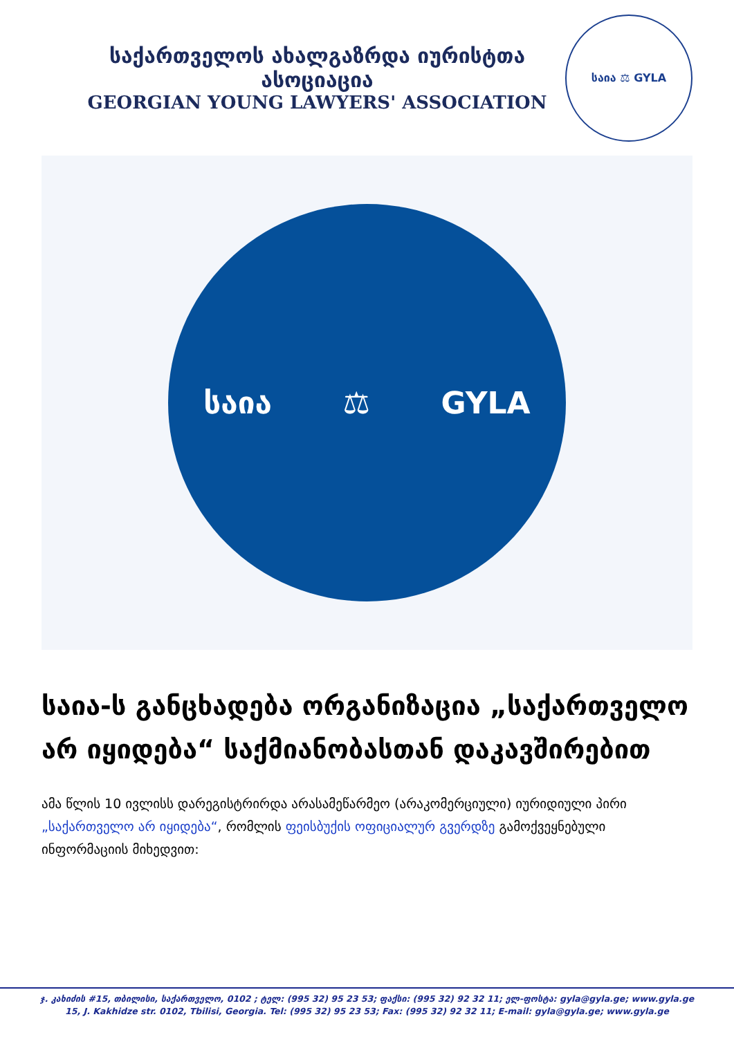საქართველოს ახალგაზრდა იურისტთა ასოციაცია
GEORGIAN YOUNG LAWYERS' ASSOCIATION
საია ⚖ GYLA
საია ⚖ GYLA
საია-ს განცხადება ორგანიზაცია „საქართველო არ იყიდება“ საქმიანობასთან დაკავშირებით
ამა წლის 10 ივლისს დარეგისტრირდა არასამეწარმეო (არაკომერციული) იურიდიული პირი „საქართველო არ იყიდება“, რომლის ფეისბუქის ოფიციალურ გვერდზე გამოქვეყნებული ინფორმაციის მიხედვით:
ჯ. კახიძის #15, თბილისი, საქართველო, 0102 ; ტელ: (995 32) 95 23 53; ფაქსი: (995 32) 92 32 11; ელ-ფოსტა: gyla@gyla.ge; www.gyla.ge
15, J. Kakhidze str. 0102, Tbilisi, Georgia. Tel: (995 32) 95 23 53; Fax: (995 32) 92 32 11; E-mail: gyla@gyla.ge; www.gyla.ge